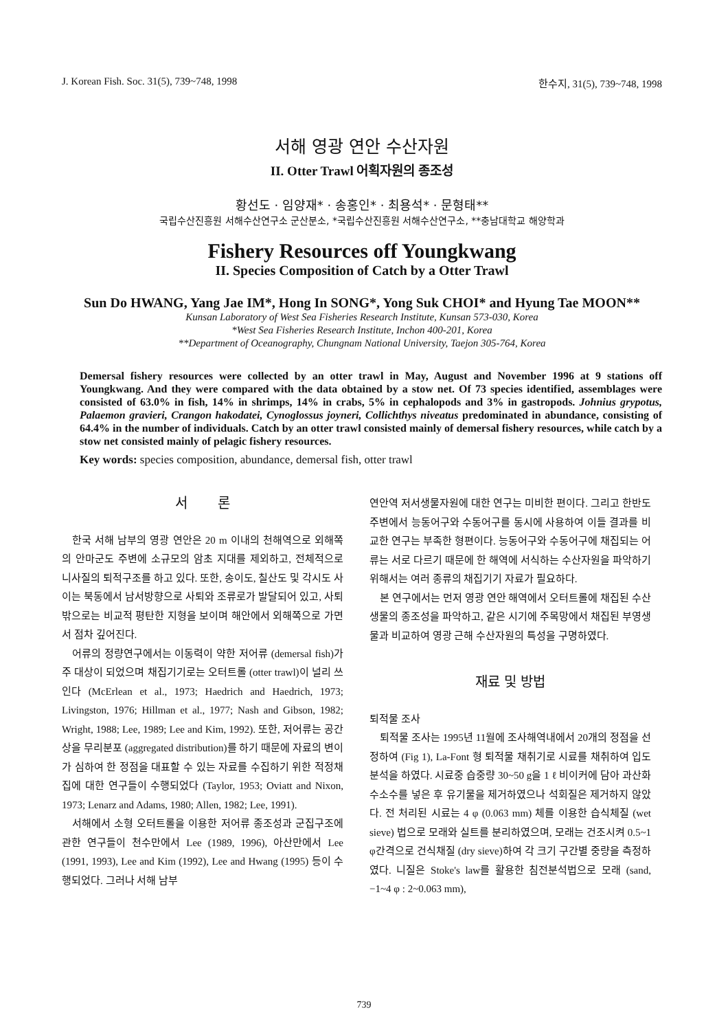J. Korean Fish. Soc. 31(5), 739~748, 1998 한수지, 31(5), 739~748, 1998
서해 영광 연안 수산자원
II. Otter Trawl 어획자원의 종조성
황선도 · 임양재* · 송홍인* · 최용석* · 문형태**
국립수산진흥원 서해수산연구소 군산분소, *국립수산진흥원 서해수산연구소, **충남대학교 해양학과
Fishery Resources off Youngkwang
II. Species Composition of Catch by a Otter Trawl
Sun Do HWANG, Yang Jae IM*, Hong In SONG*, Yong Suk CHOI* and Hyung Tae MOON**
Kunsan Laboratory of West Sea Fisheries Research Institute, Kunsan 573-030, Korea
*West Sea Fisheries Research Institute, Inchon 400-201, Korea
**Department of Oceanography, Chungnam National University, Taejon 305-764, Korea
Demersal fishery resources were collected by an otter trawl in May, August and November 1996 at 9 stations off Youngkwang. And they were compared with the data obtained by a stow net. Of 73 species identified, assemblages were consisted of 63.0% in fish, 14% in shrimps, 14% in crabs, 5% in cephalopods and 3% in gastropods. Johnius grypotus, Palaemon gravieri, Crangon hakodatei, Cynoglossus joyneri, Collichthys niveatus predominated in abundance, consisting of 64.4% in the number of individuals. Catch by an otter trawl consisted mainly of demersal fishery resources, while catch by a stow net consisted mainly of pelagic fishery resources.
Key words: species composition, abundance, demersal fish, otter trawl
서 론
한국 서해 남부의 영광 연안은 20 m 이내의 천해역으로 외해쪽의 안마군도 주변에 소규모의 암초 지대를 제외하고, 전체적으로 니사질의 퇴적구조를 하고 있다. 또한, 송이도, 칠산도 및 각시도 사이는 북동에서 남서방향으로 사퇴와 조류로가 발달되어 있고, 사퇴 밖으로는 비교적 평탄한 지형을 보이며 해안에서 외해쪽으로 가면서 점차 깊어진다.
어류의 정량연구에서는 이동력이 약한 저어류 (demersal fish)가 주 대상이 되었으며 채집기기로는 오터트롤 (otter trawl)이 널리 쓰인다 (McErlean et al., 1973; Haedrich and Haedrich, 1973; Livingston, 1976; Hillman et al., 1977; Nash and Gibson, 1982; Wright, 1988; Lee, 1989; Lee and Kim, 1992). 또한, 저어류는 공간상을 무리분포 (aggregated distribution)를 하기 때문에 자료의 변이가 심하여 한 정점을 대표할 수 있는 자료를 수집하기 위한 적정채집에 대한 연구들이 수행되었다 (Taylor, 1953; Oviatt and Nixon, 1973; Lenarz and Adams, 1980; Allen, 1982; Lee, 1991).
서해에서 소형 오터트롤을 이용한 저어류 종조성과 군집구조에 관한 연구들이 천수만에서 Lee (1989, 1996), 아산만에서 Lee (1991, 1993), Lee and Kim (1992), Lee and Hwang (1995) 등이 수행되었다. 그러나 서해 남부
연안역 저서생물자원에 대한 연구는 미비한 편이다. 그리고 한반도 주변에서 능동어구와 수동어구를 동시에 사용하여 이들 결과를 비교한 연구는 부족한 형편이다. 능동어구와 수동어구에 채집되는 어류는 서로 다르기 때문에 한 해역에 서식하는 수산자원을 파악하기 위해서는 여러 종류의 채집기기 자료가 필요하다.
본 연구에서는 먼저 영광 연안 해역에서 오터트롤에 채집된 수산생물의 종조성을 파악하고, 같은 시기에 주목망에서 채집된 부영생물과 비교하여 영광 근해 수산자원의 특성을 구명하였다.
재료 및 방법
퇴적물 조사
퇴적물 조사는 1995년 11월에 조사해역내에서 20개의 정점을 선정하여 (Fig 1), La-Font 형 퇴적물 채취기로 시료를 채취하여 입도분석을 하였다. 시료중 습중량 30~50 g을 1 ℓ 비이커에 담아 과산화수소수를 넣은 후 유기물을 제거하였으나 석회질은 제거하지 않았다. 전 처리된 시료는 4 φ (0.063 mm) 체를 이용한 습식체질 (wet sieve) 법으로 모래와 실트를 분리하였으며, 모래는 건조시켜 0.5~1 φ간격으로 건식채질 (dry sieve)하여 각 크기 구간별 중량을 측정하였다. 니질은 Stoke's law를 활용한 침전분석법으로 모래 (sand, −1~4 φ : 2~0.063 mm),
739